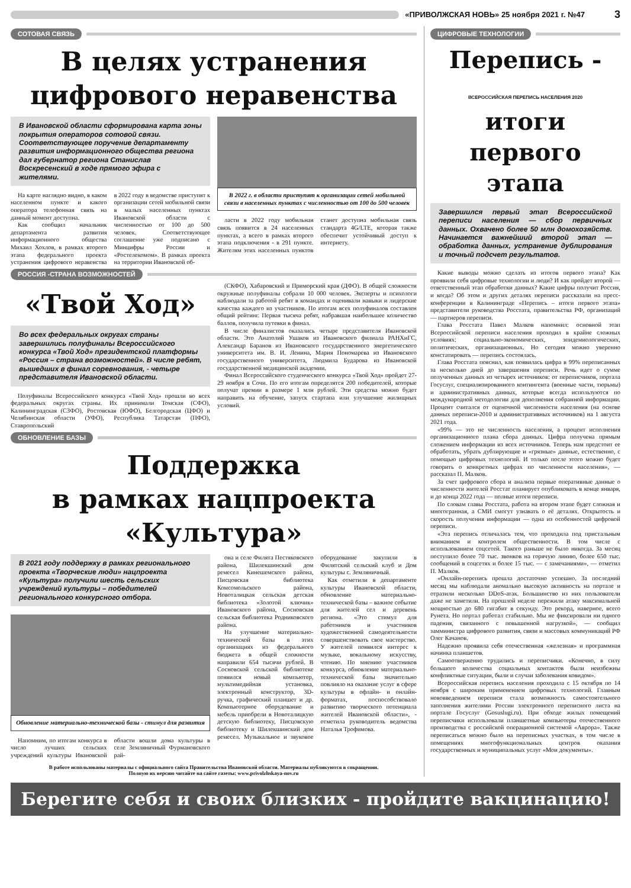«ПРИВОЛЖСКАЯ НОВЬ» 25 ноября 2021 г. №47
3
СОТОВАЯ СВЯЗЬ
В целях устранения цифрового неравенства
В Ивановской области сформирована карта зоны покрытия операторов сотовой связи. Соответствующее поручение департаменту развития информационного общества региона дал губернатор региона Станислав Воскресенский в ходе прямого эфира с жителями.
На карте наглядно видно, в каком населенном пункте и какого оператора телефонная связь на данный момент доступна.
Как сообщил начальник департамента развития информационного общества Михаил Хохлов, в рамках второго этапа федерального проекта устранения цифрового неравенства в 2022 году в ведомстве приступят к организации сетей мобильной связи в малых населенных пунктах Ивановской области с численностью от 100 до 500 человек. Соответствующее соглашение уже подписано с Минцифры России и «Ростелекомом». В рамках проекта на территории Ивановской об-
В 2022 г. в области приступят к организации сетей мобильной связи в населенных пунктах с численностью от 100 до 500 человек
ласти в 2022 году мобильная связь появится в 24 населенных пунктах, а всего в рамках второго этапа подключения - в 291 пункте. Жителям этих населенных пунктов станет доступна мобильная связь стандарта 4G/LTE, которая также обеспечит устойчивый доступ к интернету.
РОССИЯ -СТРАНА ВОЗМОЖНОСТЕЙ
«Твой Ход»
Во всех федеральных округах страны завершились полуфиналы Всероссийского конкурса «Твой Ход» президентской платформы «Россия – страна возможностей». В числе ребят, вышедших в финал соревнования, - четыре представителя Ивановской области.
Полуфиналы Всероссийского конкурса «Твой Ход» прошли во всех федеральных округах страны. Их принимали Томская (СФО), Калининградская (СЗФО), Ростовская (ЮФО), Белгородская (ЦФО) и Челябинская области (УФО), Республика Татарстан (ПФО), Ставропольский
(СКФО), Хабаровский и Приморский края (ДФО). В общей сложности окружные полуфиналы собрали 10 000 человек. Эксперты и психологи наблюдали за работой ребят в командах и оценивали навыки и лидерские качества каждого из участников. По итогам всех полуфиналов составлен общий рейтинг. Первая тысяча ребят, набравшая наибольшее количество баллов, получила путевки в финал.
В числе финалистов оказались четыре представителя Ивановской области. Это Анатолий Ушаков из Ивановского филиала РАНХиГС, Александр Баранов из Ивановского государственного энергетического университета им. В. И. Ленина, Мария Пономарева из Ивановского государственного университета, Людмила Бударова из Ивановской государственной медицинской академии.
Финал Всероссийского студенческого конкурса «Твой Ход» пройдет 27-29 ноября в Сочи. По его итогам определятся 200 победителей, которые получат премии в размере 1 млн рублей. Эти средства можно будет направить на обучение, запуск стартапа или улучшение жилищных условий.
ОБНОВЛЕНИЕ БАЗЫ
Поддержка
в рамках нацпроекта «Культура»
В 2021 году поддержку в рамках регионального проекта «Творческие люди» нацпроекта «Культура» получили шесть сельских учреждений культуры – победителей регионального конкурсного отбора.
Обновление материально-технической базы - стимул для развития
Напомним, по итогам конкурса в число лучших сельских учреждений культуры Ивановской области вошли дома культуры в селе Земляничный Фурмановского рай-
она и селе Филята Пестяковского района, Шилекшинский дом ремесел Кинешемского района, Писцовская библиотека Комсомольского района, Новоталицкая сельская детская библиотека «Золотой ключик» Ивановского района, Сосновская сельская библиотека Родниковского района.
На улучшение материально-технической базы в этих организациях из федерального бюджета в общей сложности направили 654 тысячи рублей. В Сосновской сельской библиотеке появился новый компьютер, мультимедийная установка, электронный конструктор, 3D-ручка, графический планшет и др. Компьютерное оборудование и мебель приобрели в Новоталицкую детскую библиотеку, Писцовскую библиотеку и Шилекшинский дом ремесел. Музыкальное и звуковое оборудование закупили в Филятский сельский клуб и Дом культуры с. Земляничный.
Как отметили в департаменте культуры Ивановской области, обновление материально-технической базы – важное событие для жителей сел и деревень региона. «Это стимул для работников и участников художественной самодеятельности совершенствовать свое мастерство. У жителей появился интерес к музыке, вокальному искусству, чтению. По мнению участников конкурса, обновление материально-технической базы значительно повлияло на оказание услуг в сфере культуры в офлайн- и онлайн-форматах, поспособствовало развитию творческого потенциала жителей Ивановской области», - отметила руководитель ведомства Наталья Трофимова.
В работе использованы материалы с официального сайта Правительства Ивановской области. Материалы публикуются в сокращении.
Полную их версию читайте на сайте газеты: www.privolzhskaya-nov.ru
ЦИФРОВЫЕ ТЕХНОЛОГИИ
Перепись - ВСЕРОССИЙСКАЯ ПЕРЕПИСЬ НАСЕЛЕНИЯ 2020 итоги первого этапа
Завершился первый этап Всероссийской переписи населения — сбор первичных данных. Охвачено более 50 млн домохозяйств. Начинается важнейший второй этап — обработка данных, устранение дублирования и точный подсчет результатов.
Какие выводы можно сделать из итогов первого этапа? Как проявили себя цифровые технологии и люди? И как пройдет второй — ответственный этап обработки данных? Какие цифры получит Россия, и когда? Об этом и других деталях переписи рассказали на пресс-конференции в Калининграде «Перепись – итоги первого этапа» представители руководства Росстата, правительства РФ, организаций — партнеров переписи.
Глава Росстата Павел Малков напомнил: основной этап Всероссийской переписи населения проходил в крайне сложных условиях: социально-экономических, эпидемиологических, политических, организационных. Но сегодня можно уверенно констатировать — перепись состоялась.
Глава Росстата пояснил, как появилась цифра в 99% переписанных за несколько дней до завершения переписи. Речь идет о сумме полученных данных из четырех источников: от переписчиков, портала Госуслуг, специализированного контингента (военные части, тюрьмы) и административных данных, которые всегда используются по международной методологии для дополнения собранной информации. Процент считался от оценочной численности населения (на основе данных переписи-2010 и административных источников) на 1 августа 2021 года.
«99% — это не численность населения, а процент исполнения организационного плана сбора данных. Цифра получена прямым сложением информации из всех источников. Теперь нам предстоит ее обработать, убрать дублирующие и «грязные» данные, естественно, с помощью цифровых технологий. И только после этого можно будет говорить о конкретных цифрах по численности населения», — рассказал П. Малков.
За счет цифрового сбора и анализа первые оперативные данные о численности жителей Росстат планирует опубликовать в конце января, и до конца 2022 года — полные итоги переписи.
По словам главы Росстата, работа на втором этапе будет сложная и многогранная, а СМИ смогут узнавать о её деталях. Открытость и скорость получения информации — одна из особенностей цифровой переписи.
«Эта перепись отличалась тем, что проходила под пристальным вниманием и контролем общественности. В том числе с использованием соцсетей. Такого раньше не было никогда. За месяц поступило более 70 тыс. звонков на горячую линию, более 650 тыс. сообщений в соцсетях и более 15 тыс. — с замечаниями», — отметил П. Малков.
«Онлайн-перепись прошла достаточно успешно. За последний месяц мы наблюдали аномально высокую активность на портале и отразили несколько DDoS-атак. Большинство из них пользователи даже не заметили. На прошлой неделе пережили атаку максимальной мощностью до 680 гигабит в секунду. Это рекорд, наверное, всего Рунета. Но портал работал стабильно. Мы не фиксировали ни одного падения, связанного с повышенной нагрузкой», — сообщил замминистра цифрового развития, связи и массовых коммуникаций РФ Олег Качанов.
Надежно проявила себя отечественная «железная» и программная начинка планшетов.
Самоотверженно трудились и переписчики. «Конечно, в силу большого количества социальных контактов были неизбежны конфликтные ситуации, были и случаи заболевания ковидом».
Всероссийская перепись населения проходила с 15 октября по 14 ноября с широким применением цифровых технологий. Главным нововведением переписи стала возможность самостоятельного заполнения жителями России электронного переписного листа на портале Госуслуг (Gosuslugi.ru). При обходе жилых помещений переписчики использовали планшетные компьютеры отечественного производства с российской операционной системой «Аврора». Также переписаться можно было на переписных участках, в том числе в помещениях многофункциональных центров оказания государственных и муниципальных услуг «Мои документы».
Берегите себя и своих близких - пройдите вакцинацию!